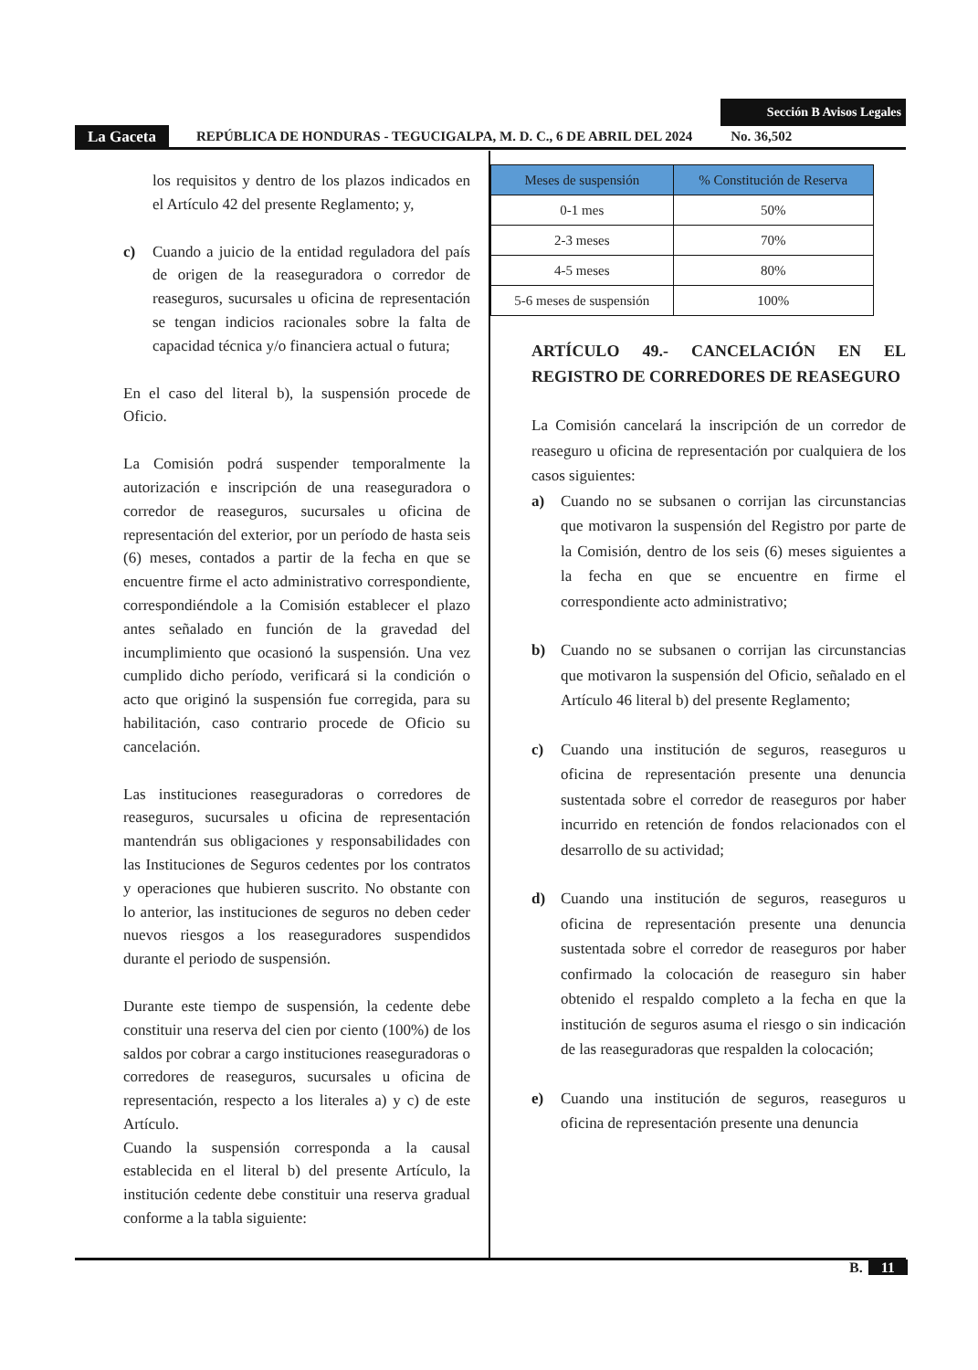Sección B Avisos Legales
La Gaceta
REPÚBLICA DE HONDURAS - TEGUCIGALPA, M. D. C., 6 DE ABRIL DEL 2024
No. 36,502
los requisitos y dentro de los plazos indicados en el Artículo 42 del presente Reglamento; y,
c) Cuando a juicio de la entidad reguladora del país de origen de la reaseguradora o corredor de reaseguros, sucursales u oficina de representación se tengan indicios racionales sobre la falta de capacidad técnica y/o financiera actual o futura;
En el caso del literal b), la suspensión procede de Oficio.
La Comisión podrá suspender temporalmente la autorización e inscripción de una reaseguradora o corredor de reaseguros, sucursales u oficina de representación del exterior, por un período de hasta seis (6) meses, contados a partir de la fecha en que se encuentre firme el acto administrativo correspondiente, correspondiéndole a la Comisión establecer el plazo antes señalado en función de la gravedad del incumplimiento que ocasionó la suspensión. Una vez cumplido dicho período, verificará si la condición o acto que originó la suspensión fue corregida, para su habilitación, caso contrario procede de Oficio su cancelación.
Las instituciones reaseguradoras o corredores de reaseguros, sucursales u oficina de representación mantendrán sus obligaciones y responsabilidades con las Instituciones de Seguros cedentes por los contratos y operaciones que hubieren suscrito. No obstante con lo anterior, las instituciones de seguros no deben ceder nuevos riesgos a los reaseguradores suspendidos durante el periodo de suspensión.
Durante este tiempo de suspensión, la cedente debe constituir una reserva del cien por ciento (100%) de los saldos por cobrar a cargo instituciones reaseguradoras o corredores de reaseguros, sucursales u oficina de representación, respecto a los literales a) y c) de este Artículo.
Cuando la suspensión corresponda a la causal establecida en el literal b) del presente Artículo, la institución cedente debe constituir una reserva gradual conforme a la tabla siguiente:
| Meses de suspensión | % Constitución de Reserva |
| --- | --- |
| 0-1 mes | 50% |
| 2-3 meses | 70% |
| 4-5 meses | 80% |
| 5-6 meses de suspensión | 100% |
ARTÍCULO 49.- CANCELACIÓN EN EL REGISTRO DE CORREDORES DE REASEGURO
La Comisión cancelará la inscripción de un corredor de reaseguro u oficina de representación por cualquiera de los casos siguientes:
a) Cuando no se subsanen o corrijan las circunstancias que motivaron la suspensión del Registro por parte de la Comisión, dentro de los seis (6) meses siguientes a la fecha en que se encuentre en firme el correspondiente acto administrativo;
b) Cuando no se subsanen o corrijan las circunstancias que motivaron la suspensión del Oficio, señalado en el Artículo 46 literal b) del presente Reglamento;
c) Cuando una institución de seguros, reaseguros u oficina de representación presente una denuncia sustentada sobre el corredor de reaseguros por haber incurrido en retención de fondos relacionados con el desarrollo de su actividad;
d) Cuando una institución de seguros, reaseguros u oficina de representación presente una denuncia sustentada sobre el corredor de reaseguros por haber confirmado la colocación de reaseguro sin haber obtenido el respaldo completo a la fecha en que la institución de seguros asuma el riesgo o sin indicación de las reaseguradoras que respalden la colocación;
e) Cuando una institución de seguros, reaseguros u oficina de representación presente una denuncia
B. 11